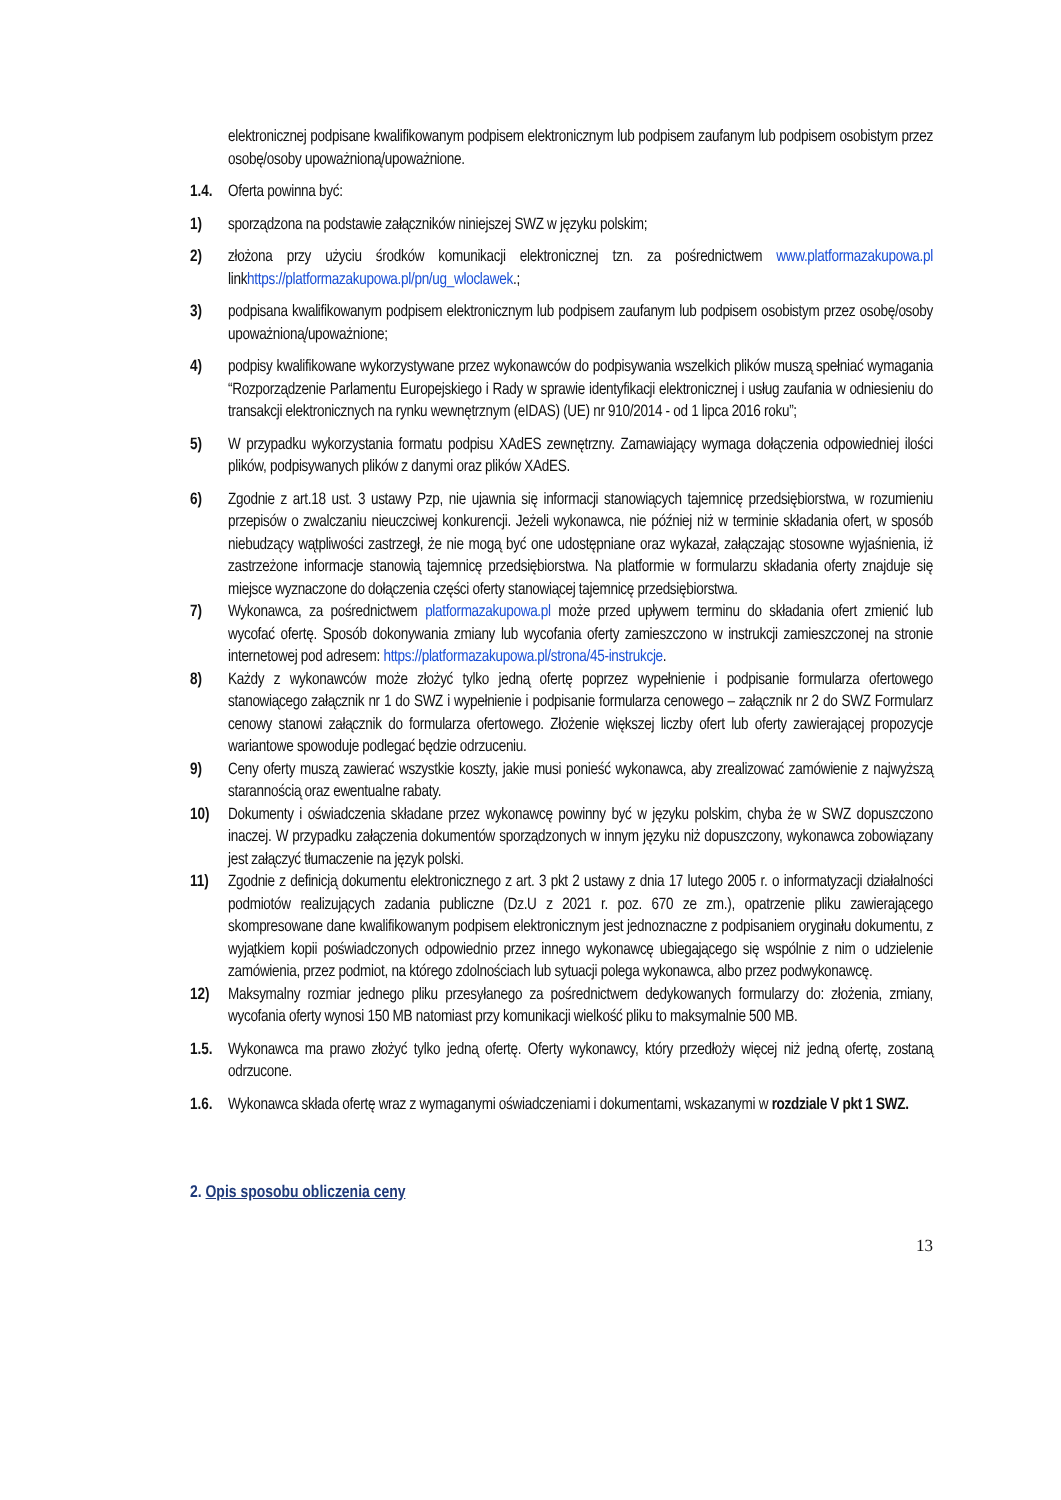elektronicznej podpisane kwalifikowanym podpisem elektronicznym lub podpisem zaufanym lub podpisem osobistym przez osobę/osoby upoważnioną/upoważnione.
1.4.
Oferta powinna być:
1) sporządzona na podstawie załączników niniejszej SWZ w języku polskim;
2) złożona przy użyciu środków komunikacji elektronicznej tzn. za pośrednictwem www.platformazakupowa.pl linkhttps://platformazakupowa.pl/pn/ug_wloclawek.;
3) podpisana kwalifikowanym podpisem elektronicznym lub podpisem zaufanym lub podpisem osobistym przez osobę/osoby upoważnioną/upoważnione;
4) podpisy kwalifikowane wykorzystywane przez wykonawców do podpisywania wszelkich plików muszą spełniać wymagania “Rozporządzenie Parlamentu Europejskiego i Rady w sprawie identyfikacji elektronicznej i usług zaufania w odniesieniu do transakcji elektronicznych na rynku wewnętrznym (eIDAS) (UE) nr 910/2014 - od 1 lipca 2016 roku”;
5) W przypadku wykorzystania formatu podpisu XAdES zewnętrzny. Zamawiający wymaga dołączenia odpowiedniej ilości plików, podpisywanych plików z danymi oraz plików XAdES.
6) Zgodnie z art.18 ust. 3 ustawy Pzp, nie ujawnia się informacji stanowiących tajemnicę przedsiębiorstwa, w rozumieniu przepisów o zwalczaniu nieuczciwej konkurencji. Jeżeli wykonawca, nie później niż w terminie składania ofert, w sposób niebudzący wątpliwości zastrzegł, że nie mogą być one udostępniane oraz wykazał, załączając stosowne wyjaśnienia, iż zastrzeżone informacje stanowią tajemnicę przedsiębiorstwa. Na platformie w formularzu składania oferty znajduje się miejsce wyznaczone do dołączenia części oferty stanowiącej tajemnicę przedsiębiorstwa.
7) Wykonawca, za pośrednictwem platformazakupowa.pl może przed upływem terminu do składania ofert zmienić lub wycofać ofertę. Sposób dokonywania zmiany lub wycofania oferty zamieszczono w instrukcji zamieszczonej na stronie internetowej pod adresem: https://platformazakupowa.pl/strona/45-instrukcje.
8) Każdy z wykonawców może złożyć tylko jedną ofertę poprzez wypełnienie i podpisanie formularza ofertowego stanowiącego załącznik nr 1 do SWZ i wypełnienie i podpisanie formularza cenowego – załącznik nr 2 do SWZ Formularz cenowy stanowi załącznik do formularza ofertowego. Złożenie większej liczby ofert lub oferty zawierającej propozycje wariantowe spowoduje podlegać będzie odrzuceniu.
9) Ceny oferty muszą zawierać wszystkie koszty, jakie musi ponieść wykonawca, aby zrealizować zamówienie z najwyższą starannością oraz ewentualne rabaty.
10) Dokumenty i oświadczenia składane przez wykonawcę powinny być w języku polskim, chyba że w SWZ dopuszczono inaczej. W przypadku załączenia dokumentów sporządzonych w innym języku niż dopuszczony, wykonawca zobowiązany jest załączyć tłumaczenie na język polski.
11) Zgodnie z definicją dokumentu elektronicznego z art. 3 pkt 2 ustawy z dnia 17 lutego 2005 r. o informatyzacji działalności podmiotów realizujących zadania publiczne (Dz.U z 2021 r. poz. 670 ze zm.), opatrzenie pliku zawierającego skompresowane dane kwalifikowanym podpisem elektronicznym jest jednoznaczne z podpisaniem oryginału dokumentu, z wyjątkiem kopii poświadczonych odpowiednio przez innego wykonawcę ubiegającego się wspólnie z nim o udzielenie zamówienia, przez podmiot, na którego zdolnościach lub sytuacji polega wykonawca, albo przez podwykonawcę.
12) Maksymalny rozmiar jednego pliku przesyłanego za pośrednictwem dedykowanych formularzy do: złożenia, zmiany, wycofania oferty wynosi 150 MB natomiast przy komunikacji wielkość pliku to maksymalnie 500 MB.
1.5.
Wykonawca ma prawo złożyć tylko jedną ofertę. Oferty wykonawcy, który przedłoży więcej niż jedną ofertę, zostaną odrzucone.
1.6.
Wykonawca składa ofertę wraz z wymaganymi oświadczeniami i dokumentami, wskazanymi w rozdziale V pkt 1 SWZ.
2. Opis sposobu obliczenia ceny
13